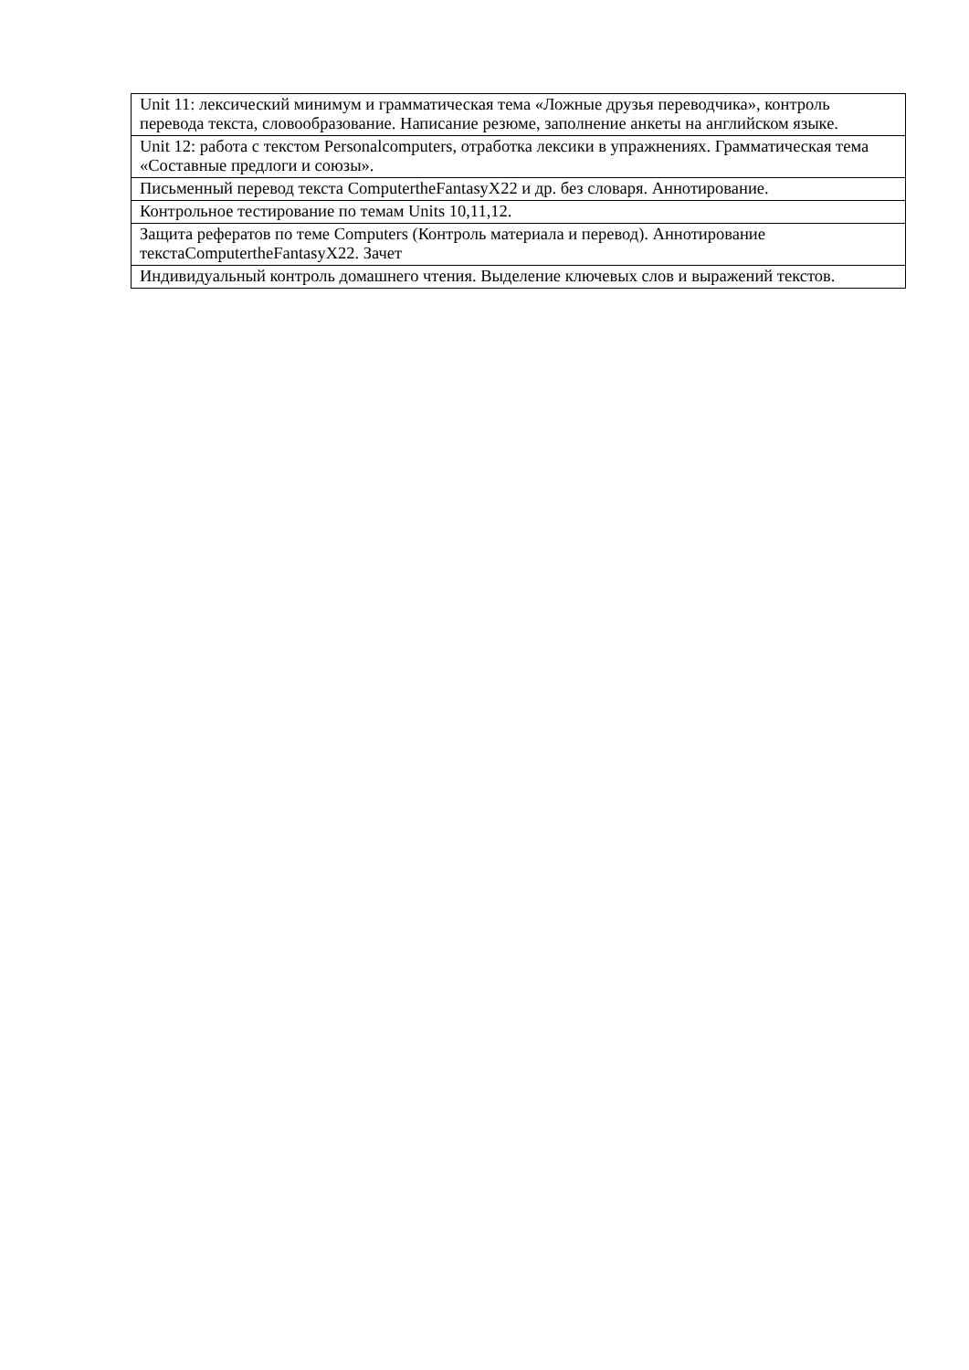| Unit 11: лексический минимум и грамматическая тема «Ложные друзья переводчика», контроль перевода текста, словообразование. Написание резюме, заполнение анкеты на английском языке. |
| Unit 12: работа с текстом Personalcomputers, отработка лексики в упражнениях. Грамматическая тема «Составные предлоги и союзы». |
| Письменный перевод текста ComputertheFantasyX22 и др. без словаря. Аннотирование. |
| Контрольное тестирование по темам Units 10,11,12. |
| Защита рефератов по теме Computers (Контроль материала и перевод). Аннотирование текстаComputertheFantasyX22. Зачет |
| Индивидуальный контроль домашнего чтения. Выделение ключевых слов и выражений текстов. |